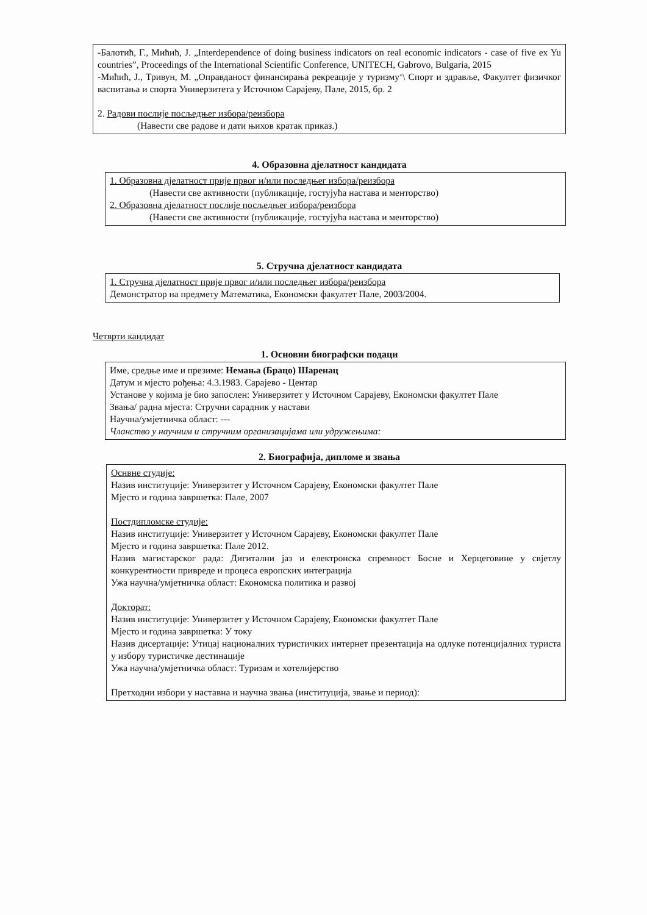-Балотић, Г., Мићић, Ј. „Interdependence of doing business indicators on real economic indicators - case of five ex Yu countries”, Proceedings of the International Scientific Conference, UNITECH, Gabrovo, Bulgaria, 2015
-Мићић, Ј., Тривун, М. „Оправданост финансирања рекреације у туризму‘\ Спорт и здравље, Факултет физичког васпитања и спорта Универзитета у Источном Сарајеву, Пале, 2015, бр. 2
2. Радови послије посљедњег избора/реизбора
(Навести све радове и дати њихов кратак приказ.)
4. Образовна дјелатност кандидата
1. Образовна дјелатност прије првог и/или последњег избора/реизбора
(Навести све активности (публикације, гостујућа настава и менторство)
2. Образовна дјелатност послије посљедњег избора/реизбора
(Навести све активности (публикације, гостујућа настава и менторство)
5. Стручна дјелатност кандидата
1. Стручна дјелатност прије првог и/или последњег избора/реизбора
Демонстратор на предмету Математика, Економски факултет Пале, 2003/2004.
Четврти кандидат
1. Основни биографски подаци
Име, средње име и презиме: Немања (Брацо) Шаренац
Датум и мјесто рођења: 4.3.1983. Сарајево - Центар
Установе у којима је био запослен: Универзитет у Источном Сарајеву, Економски факултет Пале
Звања/ радна мјеста: Стручни сарадник у настави
Научна/умјетничка област: ---
Чланство у научним и стручним организацијама или удружењима:
2. Биографија, дипломе и звања
Оснвне студије:
Назив институције: Универзитет у Источном Сарајеву, Економски факултет Пале
Мјесто и година завршетка: Пале, 2007
Постдипломске студије:
Назив институције: Универзитет у Источном Сарајеву, Економски факултет Пале
Мјесто и година завршетка: Пале 2012.
Назив магистарског рада: Дигитални јаз и електронска спремност Босне и Херцеговине у свјетлу конкурентности привреде и процеса европских интеграција
Ужа научна/умјетничка област: Економска политика и развој
Докторат:
Назив институције: Универзитет у Источном Сарајеву, Економски факултет Пале
Мјесто и година завршетка: У току
Назив дисертације: Утицај националних туристичких интернет презентација на одлуке потенцијалних туриста у избору туристичке дестинације
Ужа научна/умјетничка област: Туризам и хотелијерство
Претходни избори у наставна и научна звања (институција, звање и период):